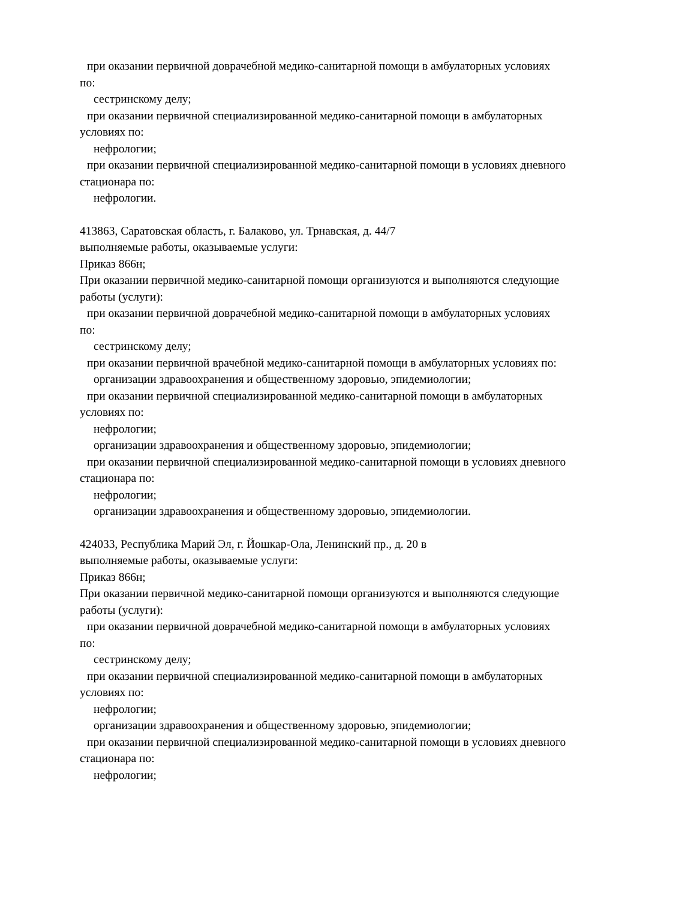при оказании первичной доврачебной медико-санитарной помощи в амбулаторных условиях
по:
сестринскому делу;
при оказании первичной специализированной медико-санитарной помощи в амбулаторных
условиях по:
нефрологии;
при оказании первичной специализированной медико-санитарной помощи в условиях дневного
стационара по:
нефрологии.
413863, Саратовская область, г. Балаково, ул. Трнавская, д. 44/7
выполняемые работы, оказываемые услуги:
Приказ 866н;
При оказании первичной медико-санитарной помощи организуются и выполняются следующие
работы (услуги):
при оказании первичной доврачебной медико-санитарной помощи в амбулаторных условиях
по:
сестринскому делу;
при оказании первичной врачебной медико-санитарной помощи в амбулаторных условиях по:
организации здравоохранения и общественному здоровью, эпидемиологии;
при оказании первичной специализированной медико-санитарной помощи в амбулаторных
условиях по:
нефрологии;
организации здравоохранения и общественному здоровью, эпидемиологии;
при оказании первичной специализированной медико-санитарной помощи в условиях дневного
стационара по:
нефрологии;
организации здравоохранения и общественному здоровью, эпидемиологии.
424033, Республика Марий Эл, г. Йошкар-Ола, Ленинский пр., д. 20 в
выполняемые работы, оказываемые услуги:
Приказ 866н;
При оказании первичной медико-санитарной помощи организуются и выполняются следующие
работы (услуги):
при оказании первичной доврачебной медико-санитарной помощи в амбулаторных условиях
по:
сестринскому делу;
при оказании первичной специализированной медико-санитарной помощи в амбулаторных
условиях по:
нефрологии;
организации здравоохранения и общественному здоровью, эпидемиологии;
при оказании первичной специализированной медико-санитарной помощи в условиях дневного
стационара по:
нефрологии;